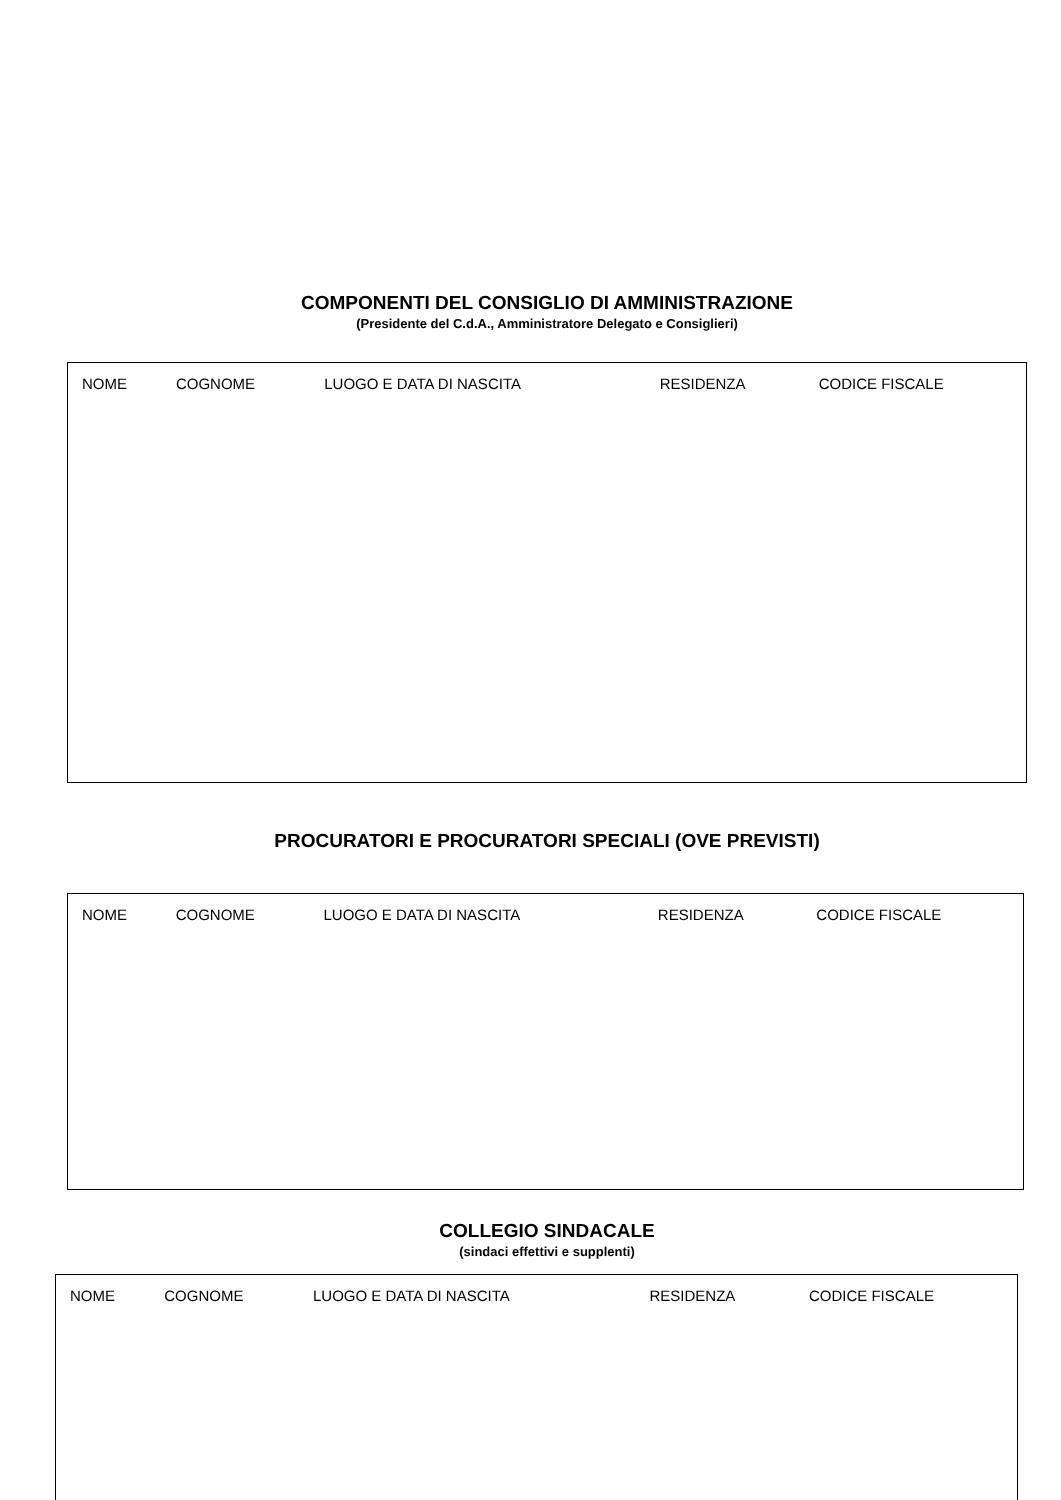COMPONENTI DEL CONSIGLIO DI AMMINISTRAZIONE
(Presidente del C.d.A., Amministratore Delegato e Consiglieri)
| NOME | COGNOME | LUOGO E DATA DI NASCITA | RESIDENZA | CODICE FISCALE |
| --- | --- | --- | --- | --- |
PROCURATORI E PROCURATORI SPECIALI (OVE PREVISTI)
| NOME | COGNOME | LUOGO E DATA DI NASCITA | RESIDENZA | CODICE FISCALE |
| --- | --- | --- | --- | --- |
COLLEGIO SINDACALE
(sindaci effettivi e supplenti)
| NOME | COGNOME | LUOGO E DATA DI NASCITA | RESIDENZA | CODICE FISCALE |
| --- | --- | --- | --- | --- |